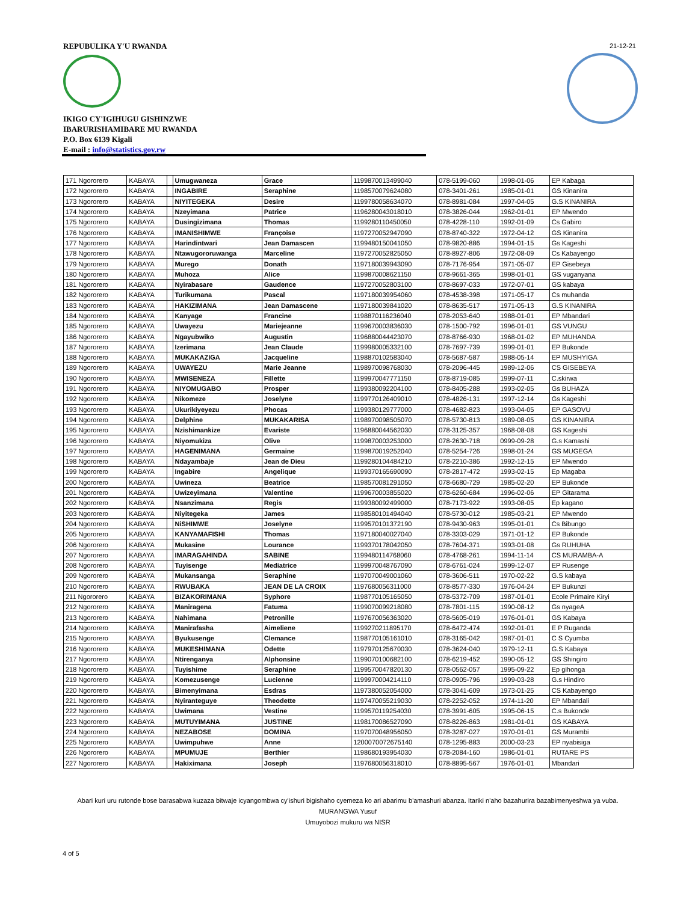REPUBULIKA Y'U RWANDA
IKIGO CY'IGIHUGU GISHINZWE
IBARURISHAMIBARE MU RWANDA
P.O. Box 6139 Kigali
E-mail : info@statistics.gov.rw
21-12-21
| 171 Ngororero | KABAYA | | Umugwaneza | Grace | 1199870013499040 | 078-5199-060 | 1998-01-06 | EP Kabaga |
| 172 Ngororero | KABAYA | | INGABIRE | Seraphine | 1198570079624080 | 078-3401-261 | 1985-01-01 | GS Kinanira |
| 173 Ngororero | KABAYA | | NIYITEGEKA | Desire | 1199780058634070 | 078-8981-084 | 1997-04-05 | G.S KINANIRA |
| 174 Ngororero | KABAYA | | Nzeyimana | Patrice | 1196280043018010 | 078-3826-044 | 1962-01-01 | EP Mwendo |
| 175 Ngororero | KABAYA | | Dusingizimana | Thomas | 1199280110450050 | 078-4228-110 | 1992-01-09 | Cs Gabiro |
| 176 Ngororero | KABAYA | | IMANISHIMWE | Françoise | 1197270052947090 | 078-8740-322 | 1972-04-12 | GS Kinanira |
| 177 Ngororero | KABAYA | | Harindintwari | Jean Damascen | 1199480150041050 | 078-9820-886 | 1994-01-15 | Gs Kageshi |
| 178 Ngororero | KABAYA | | Ntawugororuwanga | Marceline | 1197270052825050 | 078-8927-806 | 1972-08-09 | Cs Kabayengo |
| 179 Ngororero | KABAYA | | Murego | Donath | 1197180039943090 | 078-7176-954 | 1971-05-07 | EP Gisebeya |
| 180 Ngororero | KABAYA | | Muhoza | Alice | 1199870008621150 | 078-9661-365 | 1998-01-01 | GS vuganyana |
| 181 Ngororero | KABAYA | | Nyirabasare | Gaudence | 1197270052803100 | 078-8697-033 | 1972-07-01 | GS kabaya |
| 182 Ngororero | KABAYA | | Turikumana | Pascal | 1197180039954060 | 078-4538-398 | 1971-05-17 | Cs muhanda |
| 183 Ngororero | KABAYA | | HAKIZIMANA | Jean Damascene | 1197180039841020 | 078-8635-517 | 1971-05-13 | G.S KINANIRA |
| 184 Ngororero | KABAYA | | Kanyage | Francine | 1198870116236040 | 078-2053-640 | 1988-01-01 | EP Mbandari |
| 185 Ngororero | KABAYA | | Uwayezu | Mariejeanne | 1199670003836030 | 078-1500-792 | 1996-01-01 | GS VUNGU |
| 186 Ngororero | KABAYA | | Ngayubwiko | Augustin | 1196880044423070 | 078-8766-930 | 1968-01-02 | EP MUHANDA |
| 187 Ngororero | KABAYA | | Izerimana | Jean Claude | 1199980005332100 | 078-7697-739 | 1999-01-01 | EP Bukonde |
| 188 Ngororero | KABAYA | | MUKAKAZIGA | Jacqueline | 1198870102583040 | 078-5687-587 | 1988-05-14 | EP MUSHYIGA |
| 189 Ngororero | KABAYA | | UWAYEZU | Marie Jeanne | 1198970098768030 | 078-2096-445 | 1989-12-06 | CS GISEBEYA |
| 190 Ngororero | KABAYA | | MWISENEZA | Fillette | 1199970047771150 | 078-8719-085 | 1999-07-11 | C.skirwa |
| 191 Ngororero | KABAYA | | NIYOMUGABO | Prosper | 1199380092204100 | 078-8405-288 | 1993-02-05 | Gs BUHAZA |
| 192 Ngororero | KABAYA | | Nikomeze | Joselyne | 1199770126409010 | 078-4826-131 | 1997-12-14 | Gs Kageshi |
| 193 Ngororero | KABAYA | | Ukurikiyeyezu | Phocas | 1199380129777000 | 078-4682-823 | 1993-04-05 | EP GASOVU |
| 194 Ngororero | KABAYA | | Delphine | MUKAKARISA | 1198970098505070 | 078-5730-813 | 1989-08-05 | GS KINANIRA |
| 195 Ngororero | KABAYA | | Nzishimankize | Evariste | 1196880044562030 | 078-3125-357 | 1968-08-08 | GS Kageshi |
| 196 Ngororero | KABAYA | | Niyomukiza | Olive | 1199870003253000 | 078-2630-718 | 0999-09-28 | G.s Kamashi |
| 197 Ngororero | KABAYA | | HAGENIMANA | Germaine | 1199870019252040 | 078-5254-726 | 1998-01-24 | GS MUGEGA |
| 198 Ngororero | KABAYA | | Ndayambaje | Jean de Dieu | 1199280104484210 | 078-2210-386 | 1992-12-15 | EP Mwendo |
| 199 Ngororero | KABAYA | | Ingabire | Angelique | 1199370165690090 | 078-2817-472 | 1993-02-15 | Ep Magaba |
| 200 Ngororero | KABAYA | | Uwineza | Beatrice | 1198570081291050 | 078-6680-729 | 1985-02-20 | EP Bukonde |
| 201 Ngororero | KABAYA | | Uwizeyimana | Valentine | 1199670003855020 | 078-6260-684 | 1996-02-06 | EP Gitarama |
| 202 Ngororero | KABAYA | | Nsanzimana | Regis | 1199380092499000 | 078-7173-922 | 1993-08-05 | Ep kagano |
| 203 Ngororero | KABAYA | | Niyitegeka | James | 1198580101494040 | 078-5730-012 | 1985-03-21 | EP Mwendo |
| 204 Ngororero | KABAYA | | NiSHIMWE | Joselyne | 1199570101372190 | 078-9430-963 | 1995-01-01 | Cs Bibungo |
| 205 Ngororero | KABAYA | | KANYAMAFISHI | Thomas | 1197180040027040 | 078-3303-029 | 1971-01-12 | EP Bukonde |
| 206 Ngororero | KABAYA | | Mukasine | Lourance | 1199370178042050 | 078-7604-371 | 1993-01-08 | Gs RUHUHA |
| 207 Ngororero | KABAYA | | IMARAGAHINDA | SABINE | 1199480114768060 | 078-4768-261 | 1994-11-14 | CS MURAMBA-A |
| 208 Ngororero | KABAYA | | Tuyisenge | Mediatrice | 1199970048767090 | 078-6761-024 | 1999-12-07 | EP Rusenge |
| 209 Ngororero | KABAYA | | Mukansanga | Seraphine | 1197070049001060 | 078-3606-511 | 1970-02-22 | G.S kabaya |
| 210 Ngororero | KABAYA | | RWUBAKA | JEAN DE LA CROIX | 1197680056311000 | 078-8577-330 | 1976-04-24 | EP Bukunzi |
| 211 Ngororero | KABAYA | | BIZAKORIMANA | Syphore | 1198770105165050 | 078-5372-709 | 1987-01-01 | Ecole Primaire Kiryi |
| 212 Ngororero | KABAYA | | Maniragena | Fatuma | 1199070099218080 | 078-7801-115 | 1990-08-12 | Gs nyageA |
| 213 Ngororero | KABAYA | | Nahimana | Petronille | 1197670056363020 | 078-5605-019 | 1976-01-01 | GS Kabaya |
| 214 Ngororero | KABAYA | | Manirafasha | Aimeliene | 1199270211895170 | 078-6472-474 | 1992-01-01 | E P Ruganda |
| 215 Ngororero | KABAYA | | Byukusenge | Clemance | 1198770105161010 | 078-3165-042 | 1987-01-01 | C S Cyumba |
| 216 Ngororero | KABAYA | | MUKESHIMANA | Odette | 1197970125670030 | 078-3624-040 | 1979-12-11 | G.S Kabaya |
| 217 Ngororero | KABAYA | | Ntirenganya | Alphonsine | 1199070100682100 | 078-6219-452 | 1990-05-12 | GS Shingiro |
| 218 Ngororero | KABAYA | | Tuyishime | Seraphine | 1199570047820130 | 078-0562-057 | 1995-09-22 | Ep gihonga |
| 219 Ngororero | KABAYA | | Komezusenge | Lucienne | 1199970004214110 | 078-0905-796 | 1999-03-28 | G.s Hindiro |
| 220 Ngororero | KABAYA | | Bimenyimana | Esdras | 1197380052054000 | 078-3041-609 | 1973-01-25 | CS Kabayengo |
| 221 Ngororero | KABAYA | | Nyiranteguye | Theodette | 1197470055219030 | 078-2252-052 | 1974-11-20 | EP Mbandali |
| 222 Ngororero | KABAYA | | Uwimana | Vestine | 1199570119254030 | 078-3991-605 | 1995-06-15 | C.s Bukonde |
| 223 Ngororero | KABAYA | | MUTUYIMANA | JUSTINE | 1198170086527090 | 078-8226-863 | 1981-01-01 | GS KABAYA |
| 224 Ngororero | KABAYA | | NEZABOSE | DOMINA | 1197070048956050 | 078-3287-027 | 1970-01-01 | GS Murambi |
| 225 Ngororero | KABAYA | | Uwimpuhwe | Anne | 1200070072675140 | 078-1295-883 | 2000-03-23 | EP nyabisiga |
| 226 Ngororero | KABAYA | | MPUMUJE | Berthier | 1198680193954030 | 078-2084-160 | 1986-01-01 | RUTARE PS |
| 227 Ngororero | KABAYA | | Hakiximana | Joseph | 1197680056318010 | 078-8895-567 | 1976-01-01 | Mbandari |
Abari kuri uru rutonde bose barasabwa kuzaza bitwaje icyangombwa cy'ishuri bigishaho cyemeza ko ari abarimu b'amashuri abanza. Itariki n'aho bazahurira bazabimenyeshwa ya vuba.
MURANGWA Yusuf
Umuyobozi mukuru wa NISR
4 of 5